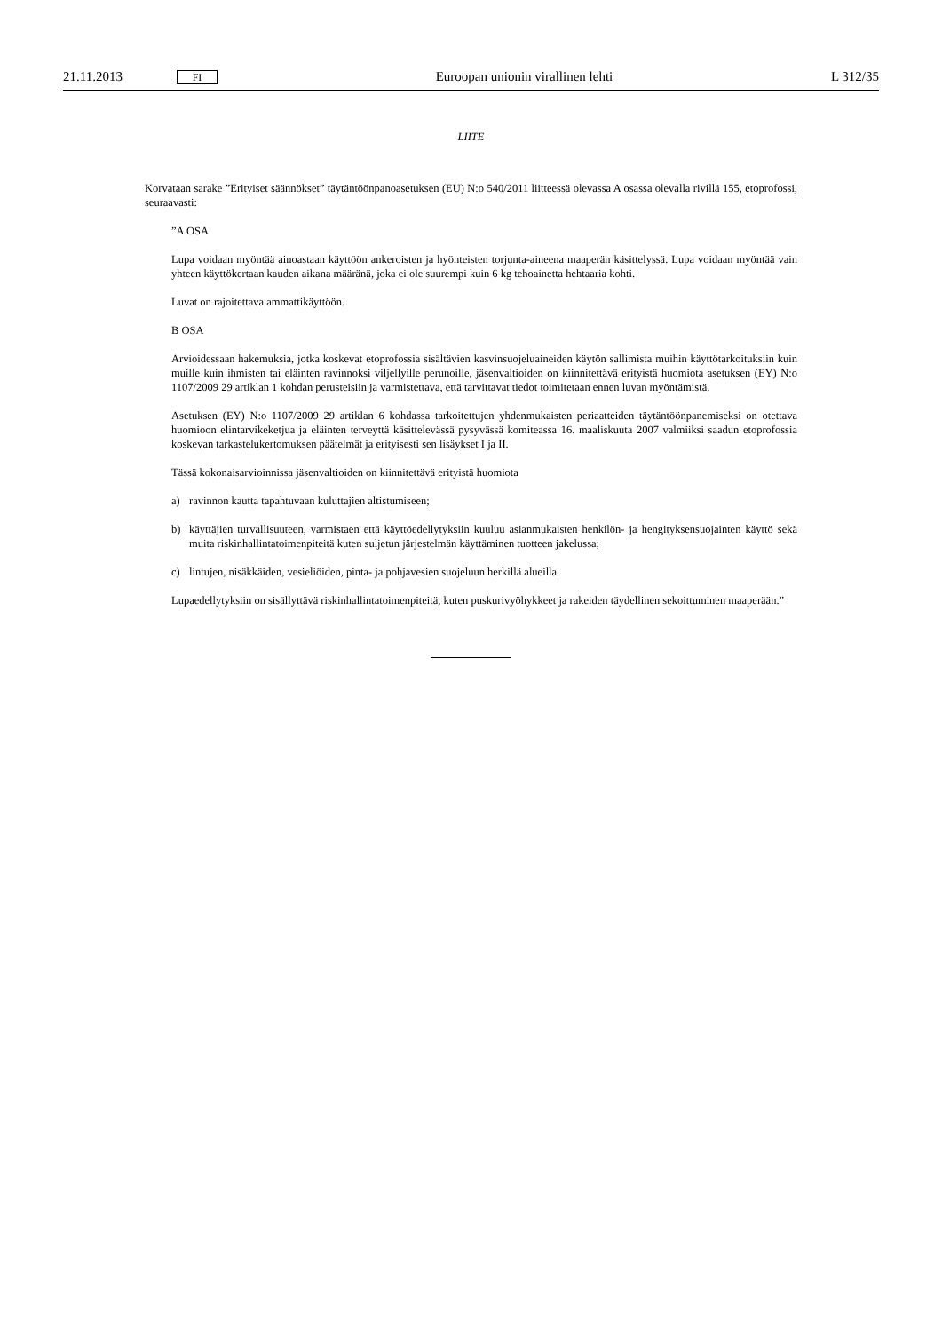21.11.2013 FI Euroopan unionin virallinen lehti L 312/35
LIITE
Korvataan sarake ”Erityiset säännökset” täytäntöönpanoasetuksen (EU) N:o 540/2011 liitteessä olevassa A osassa olevalla rivillä 155, etoprofossi, seuraavasti:
”A OSA
Lupa voidaan myöntää ainoastaan käyttöön ankeroisten ja hyönteisten torjunta-aineena maaperän käsittelyssä. Lupa voidaan myöntää vain yhteen käyttökertaan kauden aikana määränä, joka ei ole suurempi kuin 6 kg tehoainetta hehtaaria kohti.
Luvat on rajoitettava ammattikäyttöön.
B OSA
Arvioidessaan hakemuksia, jotka koskevat etoprofossia sisältävien kasvinsuojeluaineiden käytön sallimista muihin käyttötarkoituksiin kuin muille kuin ihmisten tai eläinten ravinnoksi viljellyille perunoille, jäsenvaltioiden on kiinnitettävä erityistä huomiota asetuksen (EY) N:o 1107/2009 29 artiklan 1 kohdan perusteisiin ja varmistettava, että tarvittavat tiedot toimitetaan ennen luvan myöntämistä.
Asetuksen (EY) N:o 1107/2009 29 artiklan 6 kohdassa tarkoitettujen yhdenmukaisten periaatteiden täytäntöönpanemiseksi on otettava huomioon elintarvikeketjua ja eläinten terveyttä käsittelevässä pysyvässä komiteassa 16. maaliskuuta 2007 valmiiksi saadun etoprofossia koskevan tarkastelukertomuksen päätelmät ja erityisesti sen lisäykset I ja II.
Tässä kokonaisarvioinnissa jäsenvaltioiden on kiinnitettävä erityistä huomiota
a) ravinnon kautta tapahtuvaan kuluttajien altistumiseen;
b) käyttäjien turvallisuuteen, varmistaen että käyttöedellytyksiin kuuluu asianmukaisten henkilön- ja hengityksensuojainten käyttö sekä muita riskinhallintatoimenpiteitä kuten suljetun järjestelmän käyttäminen tuotteen jakelussa;
c) lintujen, nisäkkäiden, vesieliöiden, pinta- ja pohjavesien suojeluun herkillä alueilla.
Lupaedellytyksiin on sisällyttävä riskinhallintatoimenpiteitä, kuten puskurivyöhykkeet ja rakeiden täydellinen sekoittuminen maaperään.”